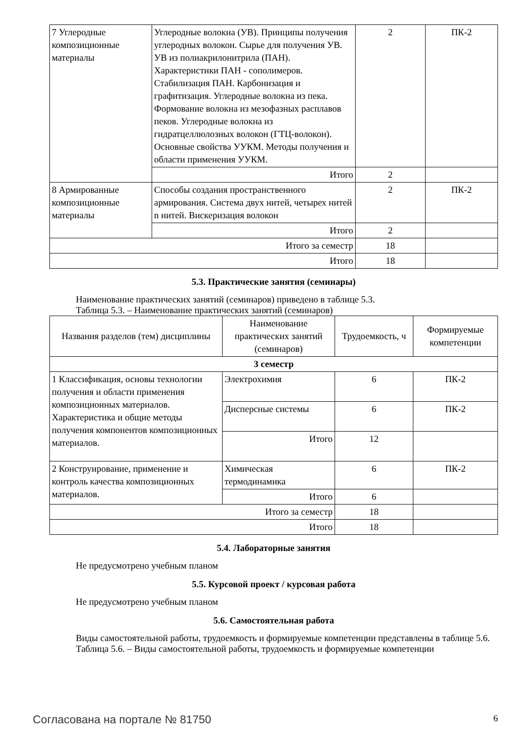| 7 Углеродные композиционные материалы | Углеродные волокна (УВ). Принципы получения углеродных волокон. Сырье для получения УВ. УВ из полиакрилонитрила (ПАН). Характеристики ПАН - сополимеров. Стабилизация ПАН. Карбонизация и графитизация. Углеродные волокна из пека. Формование волокна из мезофазных расплавов пеков. Углеродные волокна из гидратцеллюлозных волокон (ГТЦ-волокон). Основные свойства УУКМ. Методы получения и области применения УУКМ. | 2 | ПК-2 |
| | Итого | 2 | |
| 8 Армированные композиционные материалы | Способы создания пространственного армирования. Система двух нитей, четырех нитей n нитей. Вискеризация волокон | 2 | ПК-2 |
| | Итого | 2 | |
| Итого за семестр | | 18 | |
| Итого | | 18 | |
5.3. Практические занятия (семинары)
Наименование практических занятий (семинаров) приведено в таблице 5.3.
Таблица 5.3. – Наименование практических занятий (семинаров)
| Названия разделов (тем) дисциплины | Наименование практических занятий (семинаров) | Трудоемкость, ч | Формируемые компетенции |
| --- | --- | --- | --- |
| 3 семестр | | | |
| 1 Классификация, основы технологии получения и области применения композиционных материалов. Характеристика и общие методы получения компонентов композиционных материалов. | Электрохимия | 6 | ПК-2 |
| | Дисперсные системы | 6 | ПК-2 |
| | Итого | 12 | |
| 2 Конструирование, применение и контроль качества композиционных материалов. | Химическая термодинамика | 6 | ПК-2 |
| | Итого | 6 | |
| Итого за семестр | | 18 | |
| Итого | | 18 | |
5.4. Лабораторные занятия
Не предусмотрено учебным планом
5.5. Курсовой проект / курсовая работа
Не предусмотрено учебным планом
5.6. Самостоятельная работа
Виды самостоятельной работы, трудоемкость и формируемые компетенции представлены в таблице 5.6.
Таблица 5.6. – Виды самостоятельной работы, трудоемкость и формируемые компетенции
Согласована на портале № 81750 6